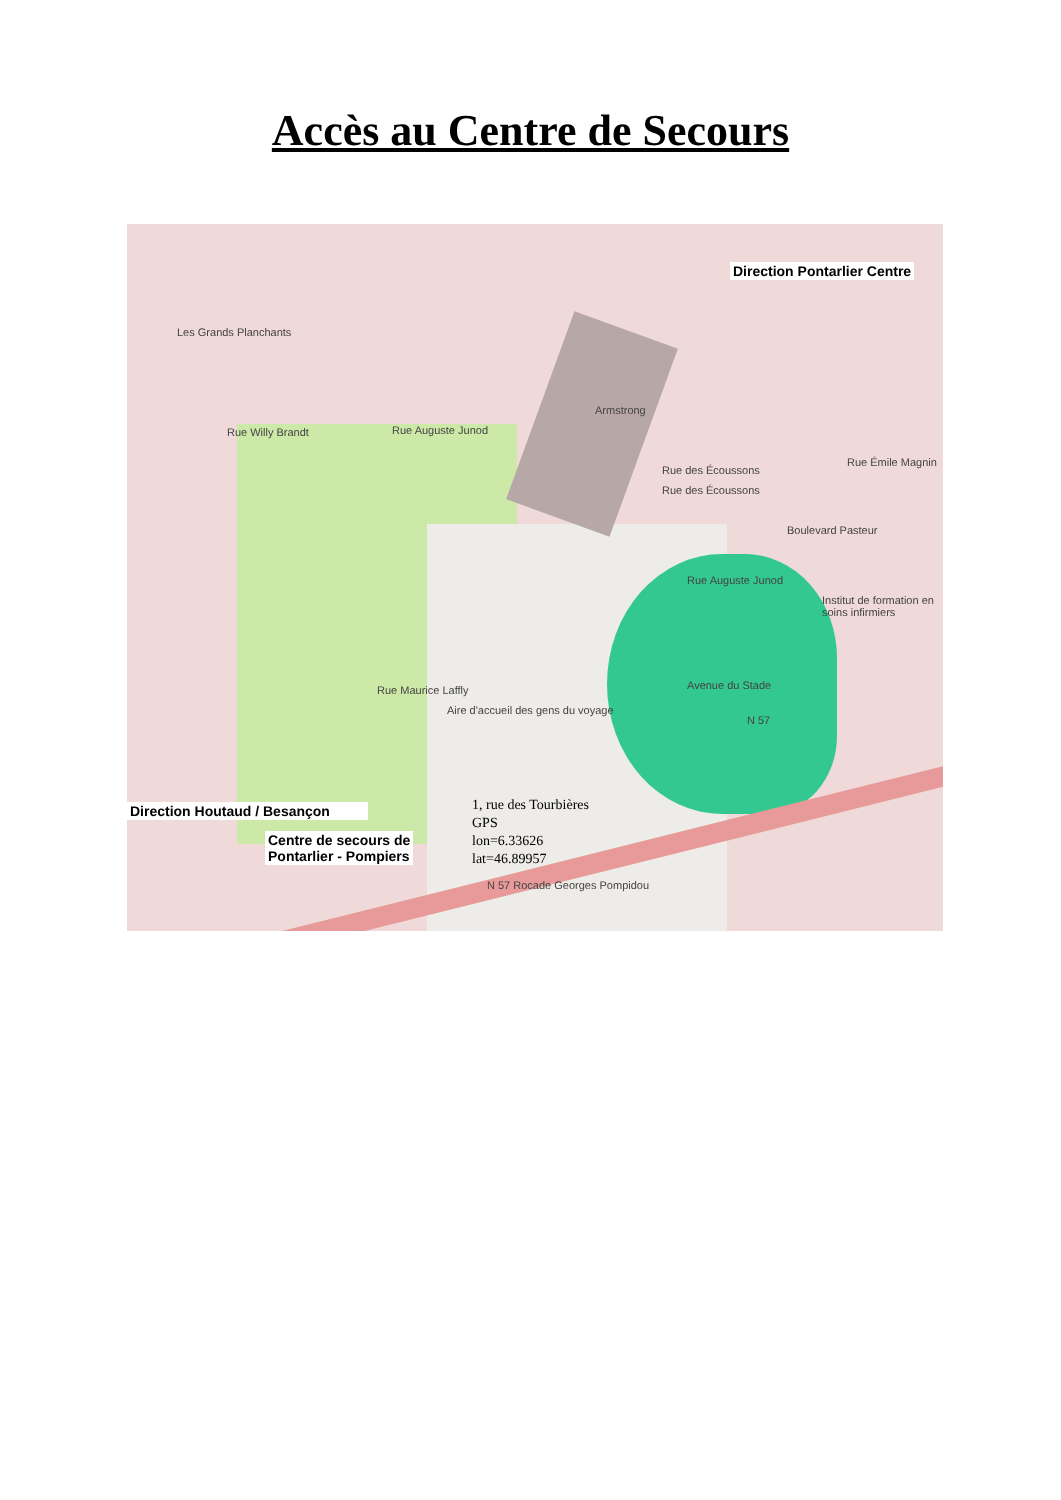Accès au Centre de Secours
Les Grands Planchants
Armstrong
Rue Willy Brandt Rue Auguste Junod
Rue des Écoussons
Rue des Écoussons
Rue Émile Magnin
Boulevard Pasteur
Rue Auguste Junod
Institut de formation en soins infirmiers
Avenue du Stade
Aire d'accueil des gens du voyage
Rue Maurice Laffly
N 57
N 57 Rocade Georges Pompidou
Direction Pontarlier Centre
Direction Houtaud / Besançon
Centre de secours de
Pontarlier - Pompiers
1, rue des Tourbières
GPS
lon=6.33626
lat=46.89957